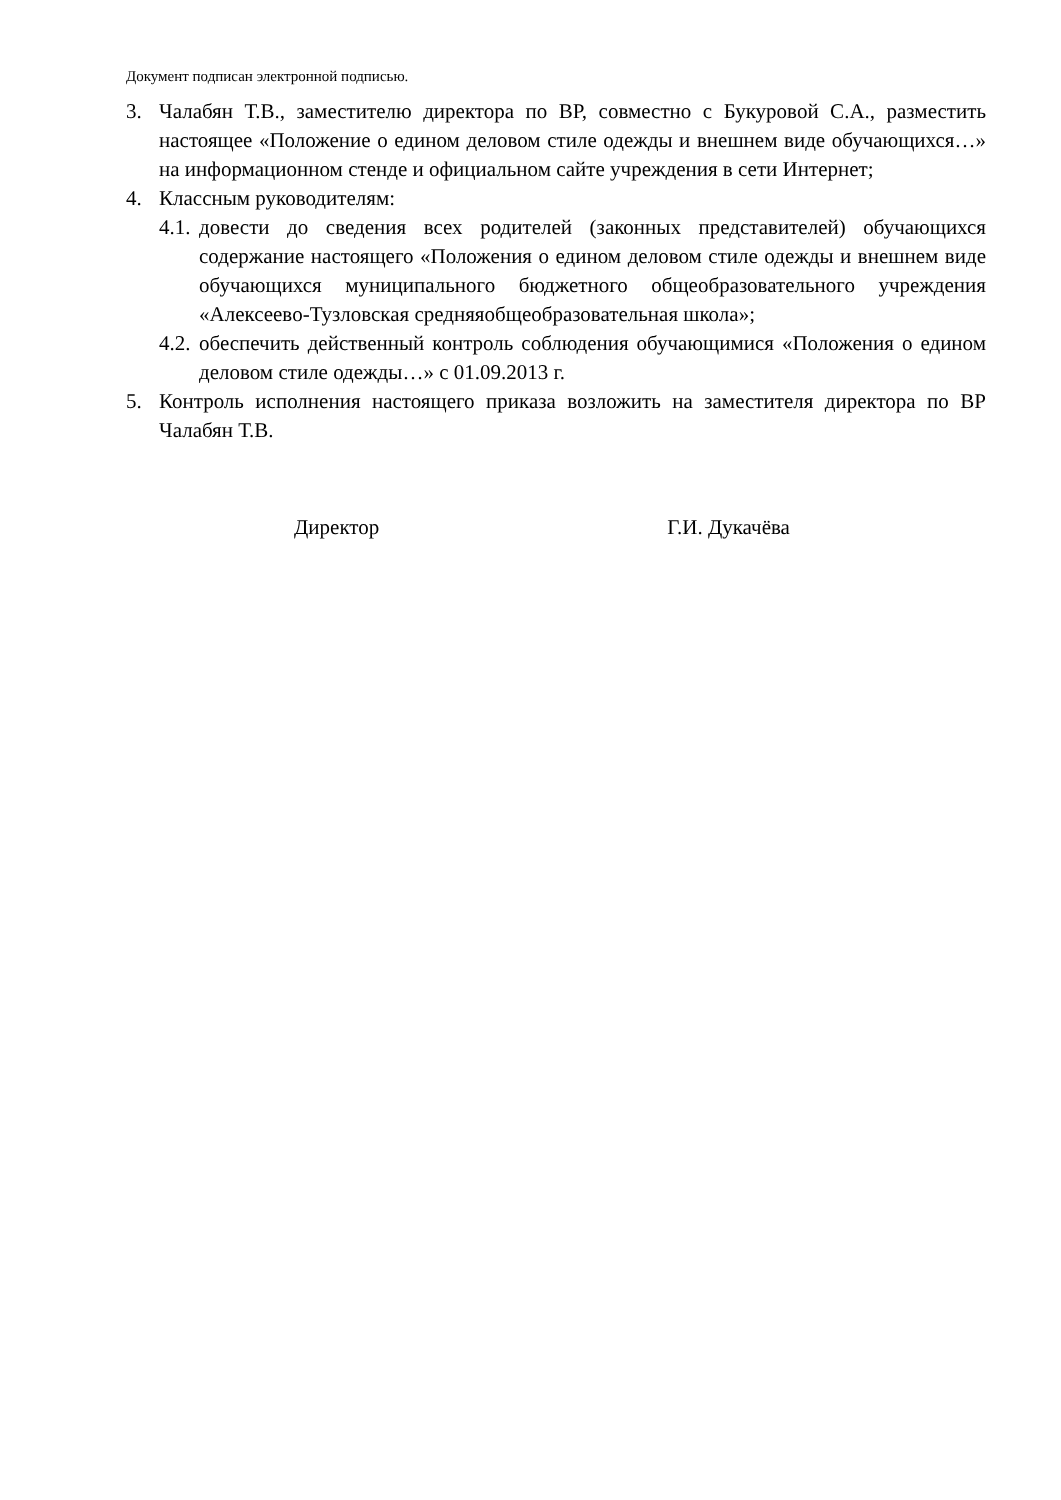Документ подписан электронной подписью.
3. Чалабян Т.В., заместителю директора по ВР, совместно с Букуровой С.А., разместить настоящее «Положение о едином деловом стиле одежды и внешнем виде обучающихся…» на информационном стенде и официальном сайте учреждения в сети Интернет;
4. Классным руководителям:
4.1.
довести до сведения всех родителей (законных представителей) обучающихся содержание настоящего «Положения о едином деловом стиле одежды и внешнем виде обучающихся муниципального бюджетного общеобразовательного учреждения «Алексеево-Тузловская средняяобщеобразовательная школа»;
4.2.
обеспечить действенный контроль соблюдения обучающимися «Положения о едином деловом стиле одежды…» с 01.09.2013 г.
5. Контроль исполнения настоящего приказа возложить на заместителя директора по ВР Чалабян Т.В.
Директор Г.И. Дукачёва